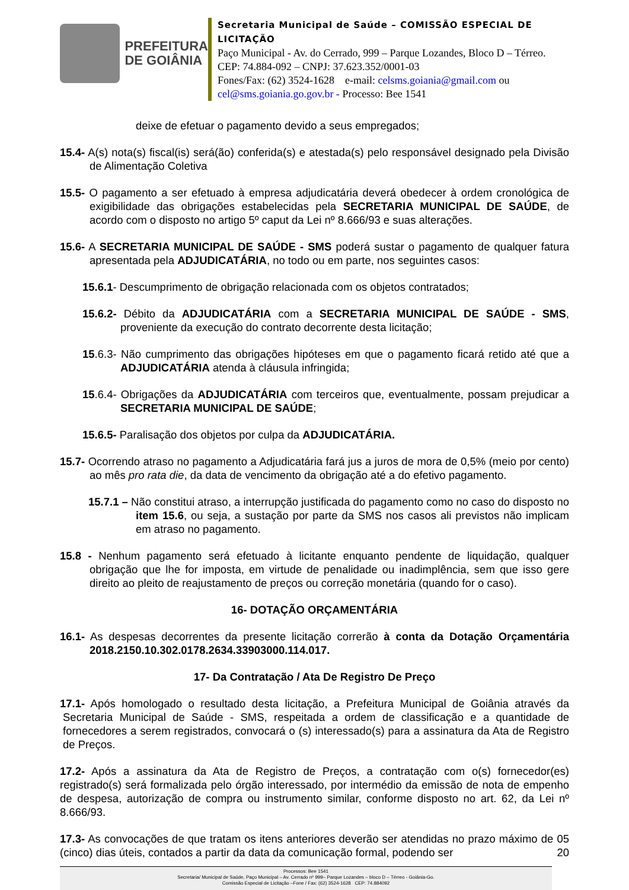PREFEITURA
DE GOIÂNIA
Secretaria Municipal de Saúde – COMISSÃO ESPECIAL DE LICITAÇÃO
Paço Municipal - Av. do Cerrado, 999 – Parque Lozandes, Bloco D – Térreo. CEP: 74.884-092 – CNPJ: 37.623.352/0001-03
Fones/Fax: (62) 3524-1628 e-mail: celsms.goiania@gmail.com ou cel@sms.goiania.go.gov.br - Processo: Bee 1541
deixe de efetuar o pagamento devido a seus empregados;
15.4- A(s) nota(s) fiscal(is) será(ão) conferida(s) e atestada(s) pelo responsável designado pela Divisão de Alimentação Coletiva
15.5- O pagamento a ser efetuado à empresa adjudicatária deverá obedecer à ordem cronológica de exigibilidade das obrigações estabelecidas pela SECRETARIA MUNICIPAL DE SAÚDE, de acordo com o disposto no artigo 5º caput da Lei nº 8.666/93 e suas alterações.
15.6- A SECRETARIA MUNICIPAL DE SAÚDE - SMS poderá sustar o pagamento de qualquer fatura apresentada pela ADJUDICATÁRIA, no todo ou em parte, nos seguintes casos:
15.6.1- Descumprimento de obrigação relacionada com os objetos contratados;
15.6.2- Débito da ADJUDICATÁRIA com a SECRETARIA MUNICIPAL DE SAÚDE - SMS, proveniente da execução do contrato decorrente desta licitação;
15.6.3- Não cumprimento das obrigações hipóteses em que o pagamento ficará retido até que a ADJUDICATÁRIA atenda à cláusula infringida;
15.6.4- Obrigações da ADJUDICATÁRIA com terceiros que, eventualmente, possam prejudicar a SECRETARIA MUNICIPAL DE SAÚDE;
15.6.5- Paralisação dos objetos por culpa da ADJUDICATÁRIA.
15.7- Ocorrendo atraso no pagamento a Adjudicatária fará jus a juros de mora de 0,5% (meio por cento) ao mês pro rata die, da data de vencimento da obrigação até a do efetivo pagamento.
15.7.1 – Não constitui atraso, a interrupção justificada do pagamento como no caso do disposto no item 15.6, ou seja, a sustação por parte da SMS nos casos ali previstos não implicam em atraso no pagamento.
15.8 - Nenhum pagamento será efetuado à licitante enquanto pendente de liquidação, qualquer obrigação que lhe for imposta, em virtude de penalidade ou inadimplência, sem que isso gere direito ao pleito de reajustamento de preços ou correção monetária (quando for o caso).
16- DOTAÇÃO ORÇAMENTÁRIA
16.1- As despesas decorrentes da presente licitação correrão à conta da Dotação Orçamentária 2018.2150.10.302.0178.2634.33903000.114.017.
17- Da Contratação / Ata De Registro De Preço
17.1- Após homologado o resultado desta licitação, a Prefeitura Municipal de Goiânia através da Secretaria Municipal de Saúde - SMS, respeitada a ordem de classificação e a quantidade de fornecedores a serem registrados, convocará o (s) interessado(s) para a assinatura da Ata de Registro de Preços.
17.2- Após a assinatura da Ata de Registro de Preços, a contratação com o(s) fornecedor(es) registrado(s) será formalizada pelo órgão interessado, por intermédio da emissão de nota de empenho de despesa, autorização de compra ou instrumento similar, conforme disposto no art. 62, da Lei nº 8.666/93.
17.3- As convocações de que tratam os itens anteriores deverão ser atendidas no prazo máximo de 05 (cinco) dias úteis, contados a partir da data da comunicação formal, podendo ser 20
Processos: Bee 1541
Secretaria/ Municipal de Saúde, Paço Municipal – Av. Cerrado nº 999– Parque Lozandes – bloco D – Térreo - Goiânia-Go.
Comissão Especial de Licitação –Fone / Fax: (62) 3524-1628 CEP: 74.884092